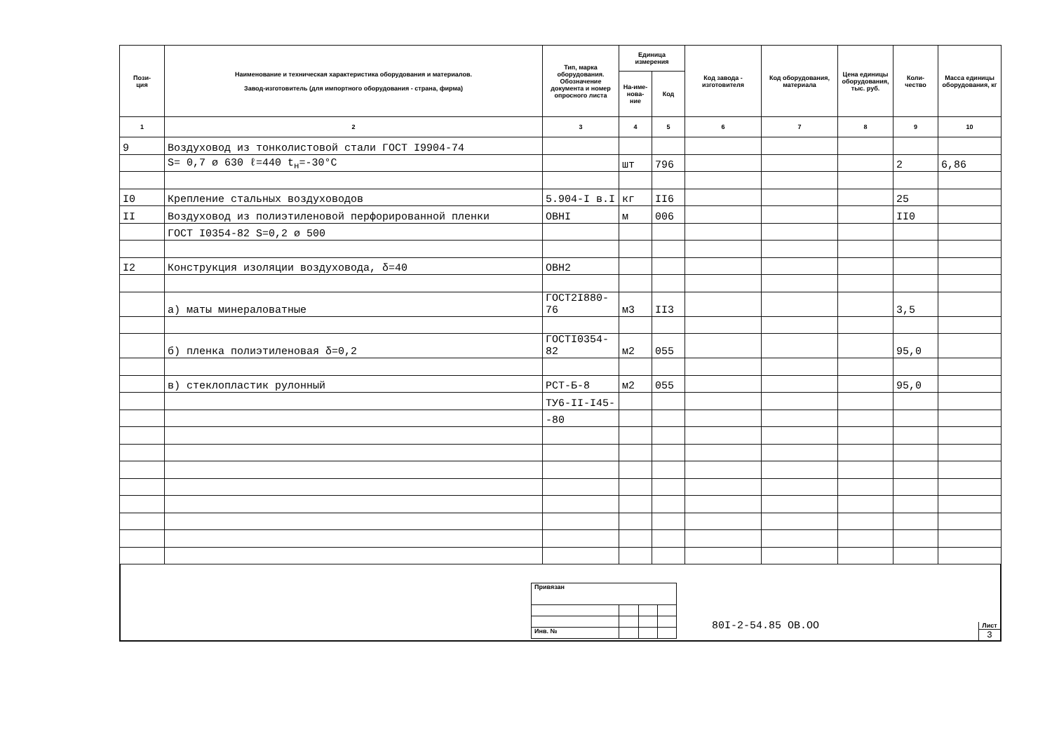| Пози- ция | Наименование и техническая характеристика оборудования и материалов. Завод-изготовитель (для импортного оборудования - страна, фирма) | Тип, марка оборудования. Обозначение документа и номер опросного листа | Единица измерения | | Код завода - изготовителя | Код оборудования, материала | Цена единицы оборудования, тыс. руб. | Коли-чество | Масса единицы оборудования, кг |
| --- | --- | --- | --- | --- | --- | --- | --- | --- | --- |
| | | | На-име-нова-ние | Код | | | | | |
| 1 | 2 | 3 | 4 | 5 | 6 | 7 | 8 | 9 | 10 |
| 9 | Воздуховод из тонколистовой стали ГОСТ I9904-74 | | | | | | | | |
| | S= 0,7 ø 630 ℓ=440 t<sub>н</sub>=-30°C | | шт | 796 | | | | 2 | 6,86 |
| I0 | Крепление стальных воздуховодов | 5.904-I в.I | кг | II6 | | | | 25 | |
| II | Воздуховод из полиэтиленовой перфорированной пленки | ОВНI | м | 006 | | | | II0 | |
| | ГОСТ I0354-82 S=0,2 ø 500 | | | | | | | | |
| I2 | Конструкция изоляции воздуховода, δ=40 | ОВН2 | | | | | | | |
| | а) маты минераловатные | ГОСТ2I880-76 | м3 | II3 | | | | 3,5 | |
| | б) пленка полиэтиленовая δ=0,2 | ГОСТI0354-82 | м2 | 055 | | | | 95,0 | |
| | в) стеклопластик рулонный | РСТ-Б-8 | м2 | 055 | | | | 95,0 | |
| | | ТУ6-II-I45- | | | | | | | |
| | | -80 | | | | | | | |
| Привязан | | | |
| Инв. № | | | |
80I-2-54.85 ОВ.ОО
Лист
3